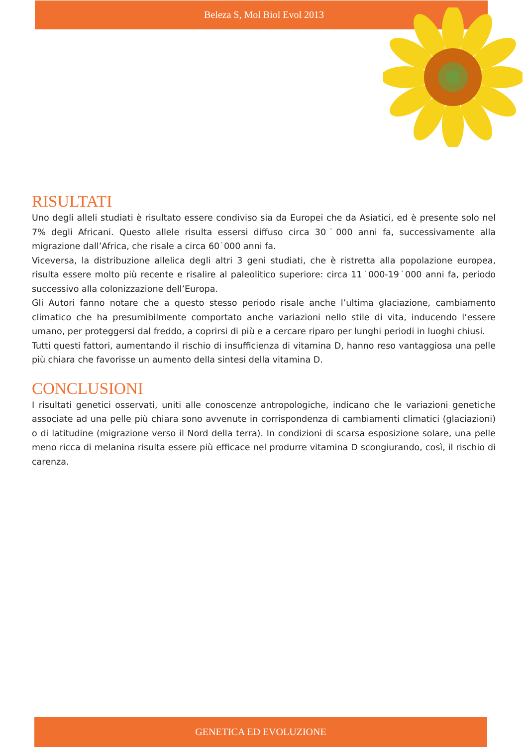Beleza S, Mol Biol Evol 2013
RISULTATI
Uno degli alleli studiati è risultato essere condiviso sia da Europei che da Asiatici, ed è presente solo nel 7% degli Africani. Questo allele risulta essersi diffuso circa 30˙000 anni fa, successivamente alla migrazione dall’Africa, che risale a circa 60˙000 anni fa.
Viceversa, la distribuzione allelica degli altri 3 geni studiati, che è ristretta alla popolazione europea, risulta essere molto più recente e risalire al paleolitico superiore: circa 11˙000-19˙000 anni fa, periodo successivo alla colonizzazione dell’Europa.
Gli Autori fanno notare che a questo stesso periodo risale anche l’ultima glaciazione, cambiamento climatico che ha presumibilmente comportato anche variazioni nello stile di vita, inducendo l’essere umano, per proteggersi dal freddo, a coprirsi di più e a cercare riparo per lunghi periodi in luoghi chiusi.
Tutti questi fattori, aumentando il rischio di insufficienza di vitamina D, hanno reso vantaggiosa una pelle più chiara che favorisse un aumento della sintesi della vitamina D.
CONCLUSIONI
I risultati genetici osservati, uniti alle conoscenze antropologiche, indicano che le variazioni genetiche associate ad una pelle più chiara sono avvenute in corrispondenza di cambiamenti climatici (glaciazioni) o di latitudine (migrazione verso il Nord della terra). In condizioni di scarsa esposizione solare, una pelle meno ricca di melanina risulta essere più efficace nel produrre vitamina D scongiurando, così, il rischio di carenza.
GENETICA ED EVOLUZIONE